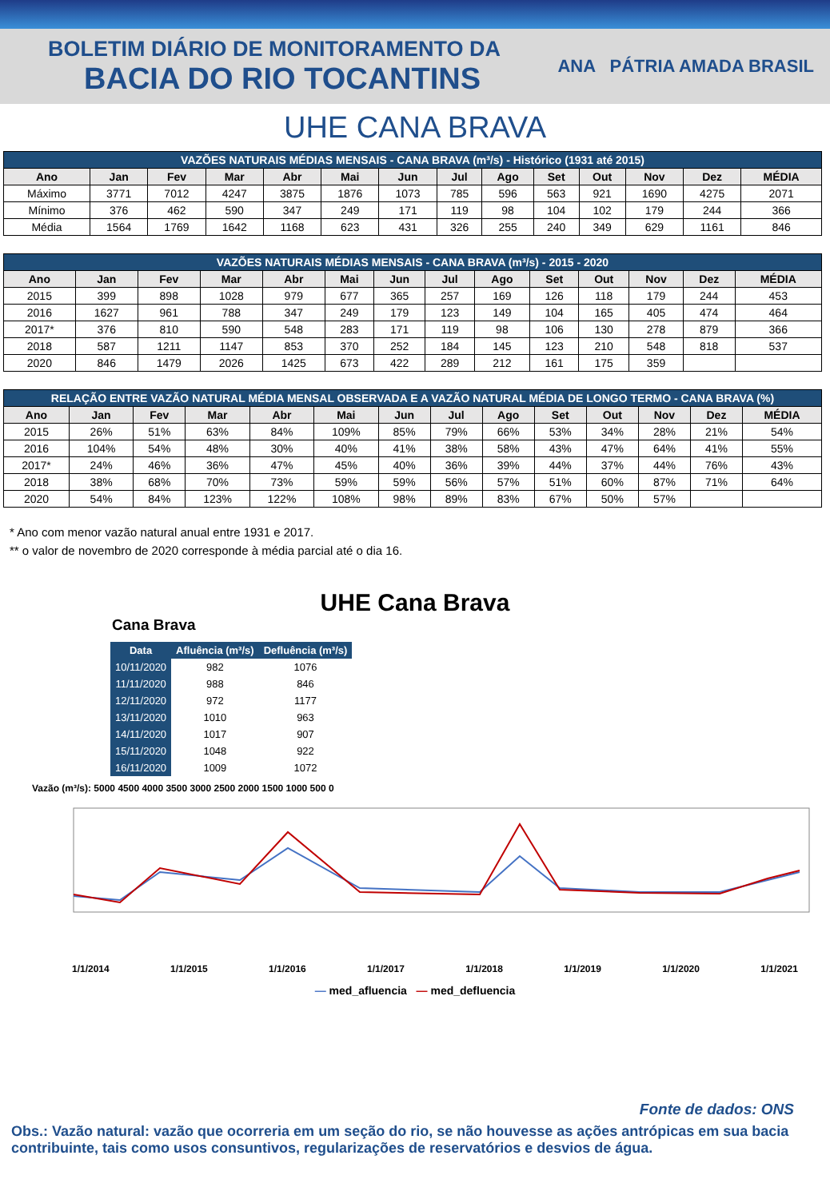BOLETIM DIÁRIO DE MONITORAMENTO DA
BACIA DO RIO TOCANTINS
ANA PÁTRIA AMADA BRASIL
UHE CANA BRAVA
| VAZÕES NATURAIS MÉDIAS MENSAIS - CANA BRAVA (m³/s) - Histórico (1931 até 2015) | | | | | | | | | | | | | |
| Ano | Jan | Fev | Mar | Abr | Mai | Jun | Jul | Ago | Set | Out | Nov | Dez | MÉDIA |
| Máximo | 3771 | 7012 | 4247 | 3875 | 1876 | 1073 | 785 | 596 | 563 | 921 | 1690 | 4275 | 2071 |
| Mínimo | 376 | 462 | 590 | 347 | 249 | 171 | 119 | 98 | 104 | 102 | 179 | 244 | 366 |
| Média | 1564 | 1769 | 1642 | 1168 | 623 | 431 | 326 | 255 | 240 | 349 | 629 | 1161 | 846 |
| VAZÕES NATURAIS MÉDIAS MENSAIS - CANA BRAVA (m³/s) - 2015 - 2020 | | | | | | | | | | | | | |
| Ano | Jan | Fev | Mar | Abr | Mai | Jun | Jul | Ago | Set | Out | Nov | Dez | MÉDIA |
| 2015 | 399 | 898 | 1028 | 979 | 677 | 365 | 257 | 169 | 126 | 118 | 179 | 244 | 453 |
| 2016 | 1627 | 961 | 788 | 347 | 249 | 179 | 123 | 149 | 104 | 165 | 405 | 474 | 464 |
| 2017* | 376 | 810 | 590 | 548 | 283 | 171 | 119 | 98 | 106 | 130 | 278 | 879 | 366 |
| 2018 | 587 | 1211 | 1147 | 853 | 370 | 252 | 184 | 145 | 123 | 210 | 548 | 818 | 537 |
| 2020 | 846 | 1479 | 2026 | 1425 | 673 | 422 | 289 | 212 | 161 | 175 | 359 | | |
| RELAÇÃO ENTRE VAZÃO NATURAL MÉDIA MENSAL OBSERVADA E A VAZÃO NATURAL MÉDIA DE LONGO TERMO - CANA BRAVA (%) | | | | | | | | | | | | | |
| Ano | Jan | Fev | Mar | Abr | Mai | Jun | Jul | Ago | Set | Out | Nov | Dez | MÉDIA |
| 2015 | 26% | 51% | 63% | 84% | 109% | 85% | 79% | 66% | 53% | 34% | 28% | 21% | 54% |
| 2016 | 104% | 54% | 48% | 30% | 40% | 41% | 38% | 58% | 43% | 47% | 64% | 41% | 55% |
| 2017* | 24% | 46% | 36% | 47% | 45% | 40% | 36% | 39% | 44% | 37% | 44% | 76% | 43% |
| 2018 | 38% | 68% | 70% | 73% | 59% | 59% | 56% | 57% | 51% | 60% | 87% | 71% | 64% |
| 2020 | 54% | 84% | 123% | 122% | 108% | 98% | 89% | 83% | 67% | 50% | 57% | | |
* Ano com menor vazão natural anual entre 1931 e 2017.
** o valor de novembro de 2020 corresponde à média parcial até o dia 16.
UHE Cana Brava
Cana Brava
| Data | Afluência (m³/s) | Defluência (m³/s) |
| --- | --- | --- |
| 10/11/2020 | 982 | 1076 |
| 11/11/2020 | 988 | 846 |
| 12/11/2020 | 972 | 1177 |
| 13/11/2020 | 1010 | 963 |
| 14/11/2020 | 1017 | 907 |
| 15/11/2020 | 1048 | 922 |
| 16/11/2020 | 1009 | 1072 |
Vazão (m³/s): 5000 4500 4000 3500 3000 2500 2000 1500 1000 500 0
1/1/2014 1/1/2015 1/1/2016 1/1/2017 1/1/2018 1/1/2019 1/1/2020 1/1/2021
— med_afluencia — med_defluencia
Fonte de dados: ONS
Obs.: Vazão natural: vazão que ocorreria em um seção do rio, se não houvesse as ações antrópicas em sua bacia contribuinte, tais como usos consuntivos, regularizações de reservatórios e desvios de água.